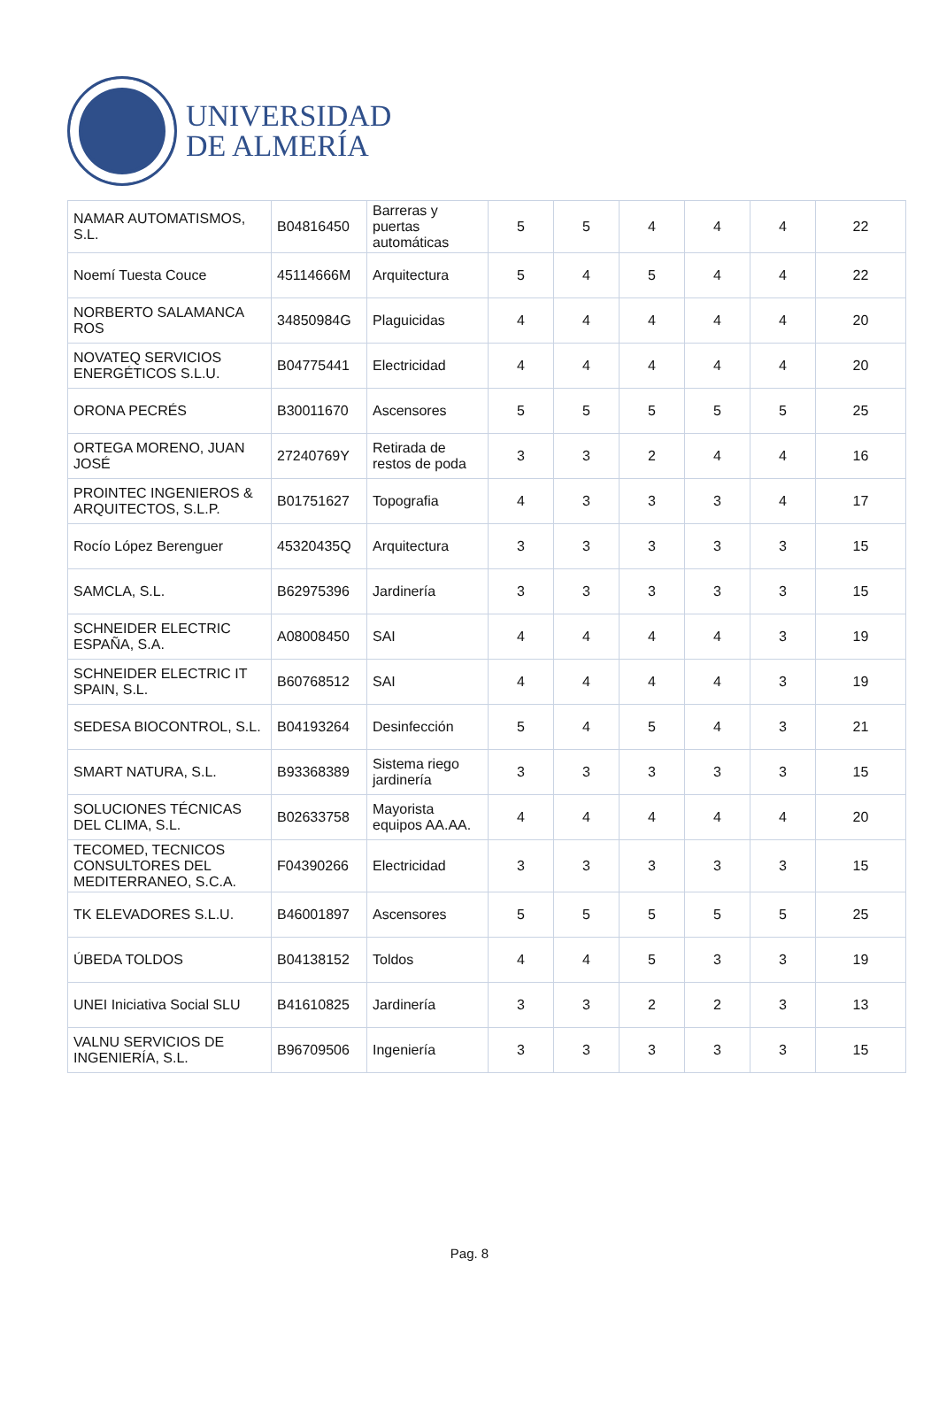UNIVERSIDAD
DE ALMERÍA
| NAMAR AUTOMATISMOS, S.L. | B04816450 | Barreras y puertas automáticas | 5 | 5 | 4 | 4 | 4 | 22 |
| Noemí Tuesta Couce | 45114666M | Arquitectura | 5 | 4 | 5 | 4 | 4 | 22 |
| NORBERTO SALAMANCA ROS | 34850984G | Plaguicidas | 4 | 4 | 4 | 4 | 4 | 20 |
| NOVATEQ SERVICIOS ENERGÉTICOS S.L.U. | B04775441 | Electricidad | 4 | 4 | 4 | 4 | 4 | 20 |
| ORONA PECRÉS | B30011670 | Ascensores | 5 | 5 | 5 | 5 | 5 | 25 |
| ORTEGA MORENO, JUAN JOSÉ | 27240769Y | Retirada de restos de poda | 3 | 3 | 2 | 4 | 4 | 16 |
| PROINTEC INGENIEROS & ARQUITECTOS, S.L.P. | B01751627 | Topografia | 4 | 3 | 3 | 3 | 4 | 17 |
| Rocío López Berenguer | 45320435Q | Arquitectura | 3 | 3 | 3 | 3 | 3 | 15 |
| SAMCLA, S.L. | B62975396 | Jardinería | 3 | 3 | 3 | 3 | 3 | 15 |
| SCHNEIDER ELECTRIC ESPAÑA, S.A. | A08008450 | SAI | 4 | 4 | 4 | 4 | 3 | 19 |
| SCHNEIDER ELECTRIC IT SPAIN, S.L. | B60768512 | SAI | 4 | 4 | 4 | 4 | 3 | 19 |
| SEDESA BIOCONTROL, S.L. | B04193264 | Desinfección | 5 | 4 | 5 | 4 | 3 | 21 |
| SMART NATURA, S.L. | B93368389 | Sistema riego jardinería | 3 | 3 | 3 | 3 | 3 | 15 |
| SOLUCIONES TÉCNICAS DEL CLIMA, S.L. | B02633758 | Mayorista equipos AA.AA. | 4 | 4 | 4 | 4 | 4 | 20 |
| TECOMED, TECNICOS CONSULTORES DEL MEDITERRANEO, S.C.A. | F04390266 | Electricidad | 3 | 3 | 3 | 3 | 3 | 15 |
| TK ELEVADORES S.L.U. | B46001897 | Ascensores | 5 | 5 | 5 | 5 | 5 | 25 |
| ÚBEDA TOLDOS | B04138152 | Toldos | 4 | 4 | 5 | 3 | 3 | 19 |
| UNEI Iniciativa Social SLU | B41610825 | Jardinería | 3 | 3 | 2 | 2 | 3 | 13 |
| VALNU SERVICIOS DE INGENIERÍA, S.L. | B96709506 | Ingeniería | 3 | 3 | 3 | 3 | 3 | 15 |
Pag. 8